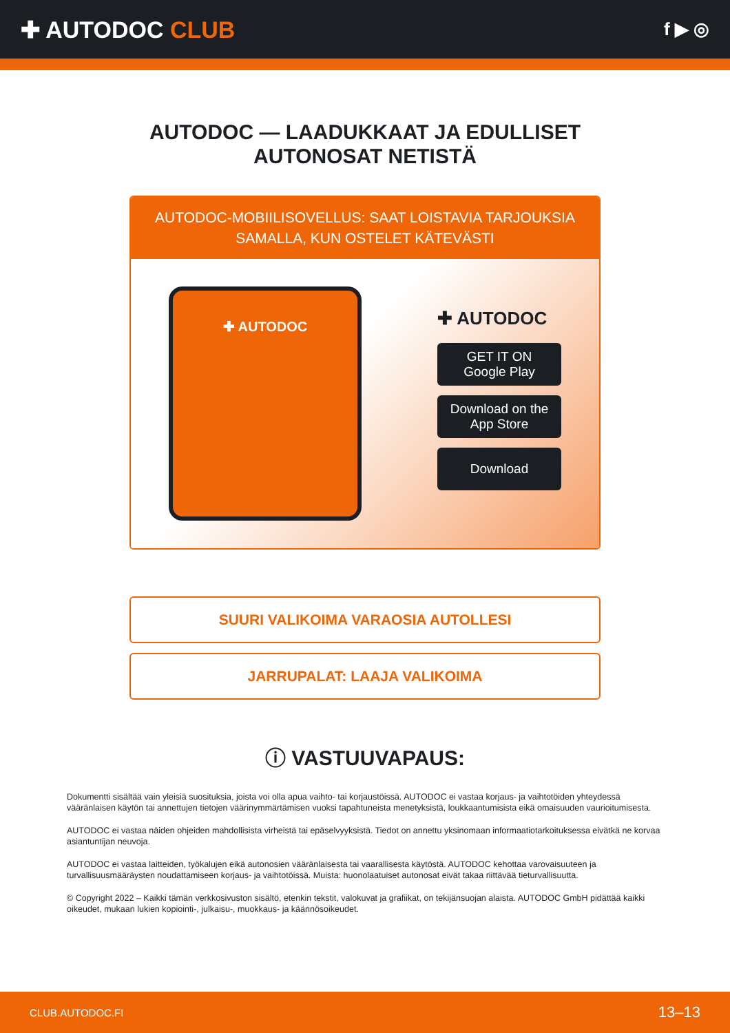✚ AUTODOC CLUB
f ▶ ◎
AUTODOC — LAADUKKAAT JA EDULLISET
AUTONOSAT NETISTÄ
AUTODOC-MOBIILISOVELLUS: SAAT LOISTAVIA TARJOUKSIA
SAMALLA, KUN OSTELET KÄTEVÄSTI
✚ AUTODOC
✚ AUTODOC
GET IT ON
Google Play
Download on the
App Store
Download
SUURI VALIKOIMA VARAOSIA AUTOLLESI
JARRUPALAT: LAAJA VALIKOIMA
ⓘ VASTUUVAPAUS:
Dokumentti sisältää vain yleisiä suosituksia, joista voi olla apua vaihto- tai korjaustöissä. AUTODOC ei vastaa korjaus- ja vaihtotöiden yhteydessä vääränlaisen käytön tai annettujen tietojen väärinymmärtämisen vuoksi tapahtuneista menetyksistä, loukkaantumisista eikä omaisuuden vaurioitumisesta.
AUTODOC ei vastaa näiden ohjeiden mahdollisista virheistä tai epäselvyyksistä. Tiedot on annettu yksinomaan informaatiotarkoituksessa eivätkä ne korvaa asiantuntijan neuvoja.
AUTODOC ei vastaa laitteiden, työkalujen eikä autonosien vääränlaisesta tai vaarallisesta käytöstä. AUTODOC kehottaa varovaisuuteen ja turvallisuusmääräysten noudattamiseen korjaus- ja vaihtotöissä. Muista: huonolaatuiset autonosat eivät takaa riittävää tieturvallisuutta.
© Copyright 2022 – Kaikki tämän verkkosivuston sisältö, etenkin tekstit, valokuvat ja grafiikat, on tekijänsuojan alaista. AUTODOC GmbH pidättää kaikki oikeudet, mukaan lukien kopiointi-, julkaisu-, muokkaus- ja käännösoikeudet.
CLUB.AUTODOC.FI 13–13